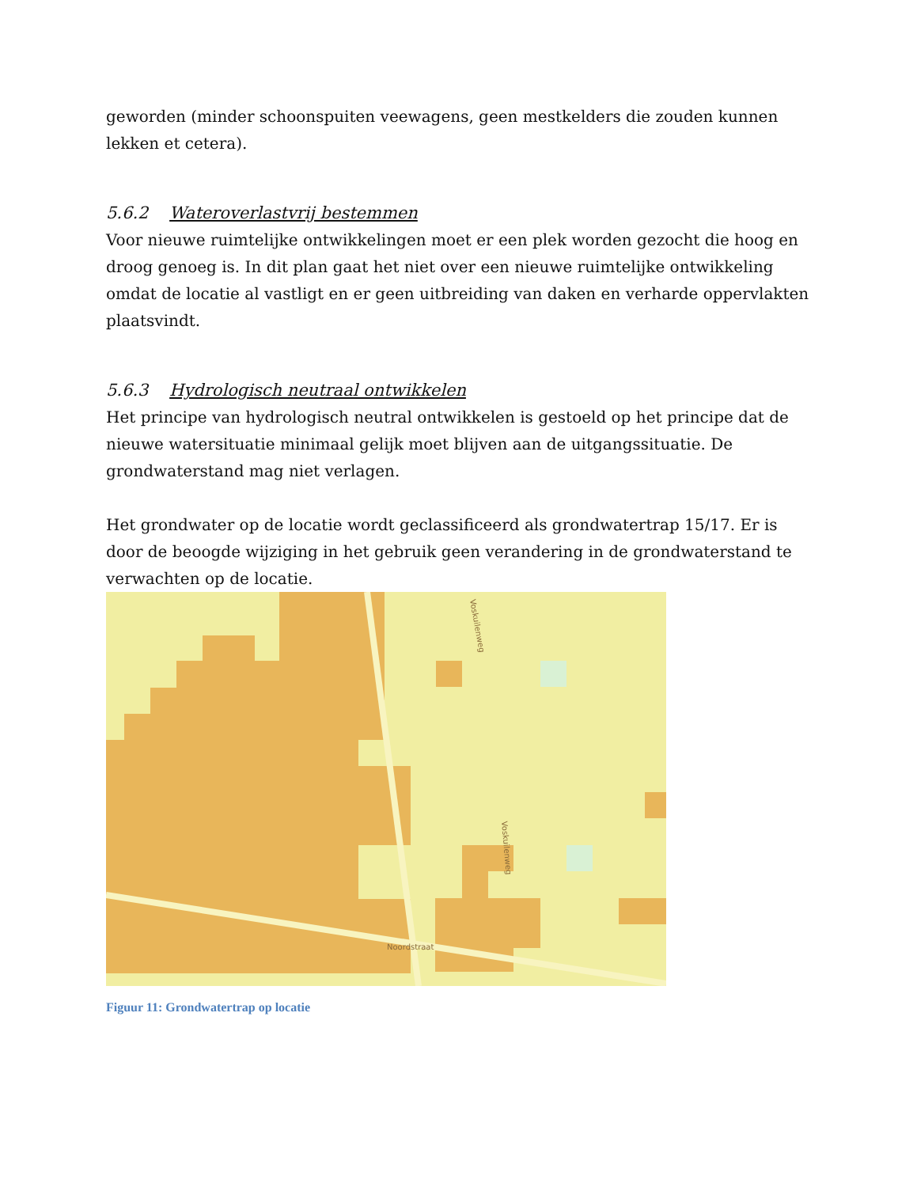geworden (minder schoonspuiten veewagens, geen mestkelders die zouden kunnen lekken et cetera).
5.6.2 Wateroverlastvrij bestemmen
Voor nieuwe ruimtelijke ontwikkelingen moet er een plek worden gezocht die hoog en droog genoeg is. In dit plan gaat het niet over een nieuwe ruimtelijke ontwikkeling omdat de locatie al vastligt en er geen uitbreiding van daken en verharde oppervlakten plaatsvindt.
5.6.3 Hydrologisch neutraal ontwikkelen
Het principe van hydrologisch neutral ontwikkelen is gestoeld op het principe dat de nieuwe watersituatie minimaal gelijk moet blijven aan de uitgangssituatie. De grondwaterstand mag niet verlagen.
Het grondwater op de locatie wordt geclassificeerd als grondwatertrap 15/17. Er is door de beoogde wijziging in het gebruik geen verandering in de grondwaterstand te verwachten op de locatie.
Noordstraat
Voskuilenweg
Voskuilenweg
Figuur 11: Grondwatertrap op locatie